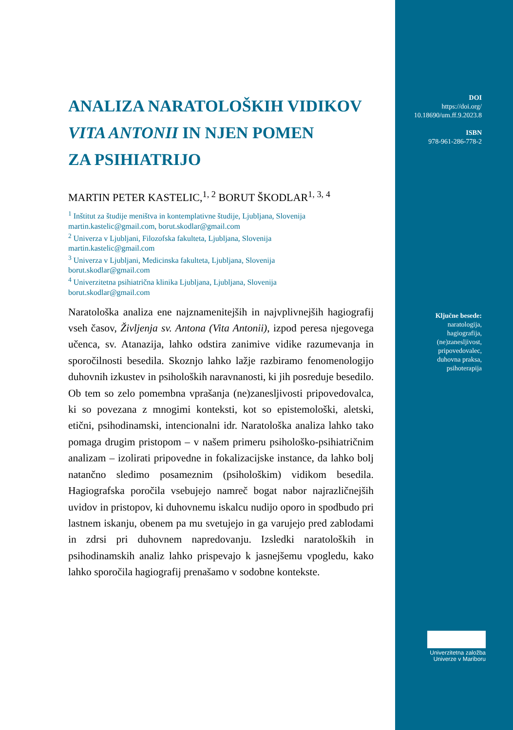ANALIZA NARATOLOŠKIH VIDIKOV
VITA ANTONII IN NJEN POMEN
ZA PSIHIATRIJO
MARTIN PETER KASTELIC,<sup>1, 2</sup> BORUT ŠKODLAR<sup>1, 3, 4</sup>
<sup>1</sup> Inštitut za študije meništva in kontemplativne študije, Ljubljana, Slovenija
martin.kastelic@gmail.com, borut.skodlar@gmail.com
<sup>2</sup> Univerza v Ljubljani, Filozofska fakulteta, Ljubljana, Slovenija
martin.kastelic@gmail.com
<sup>3</sup> Univerza v Ljubljani, Medicinska fakulteta, Ljubljana, Slovenija
borut.skodlar@gmail.com
<sup>4</sup> Univerzitetna psihiatrična klinika Ljubljana, Ljubljana, Slovenija
borut.skodlar@gmail.com
Naratološka analiza ene najznamenitejših in najvplivnejših hagiografij vseh časov, Življenja sv. Antona (Vita Antonii), izpod peresa njegovega učenca, sv. Atanazija, lahko odstira zanimive vidike razumevanja in sporočilnosti besedila. Skoznjo lahko lažje razbiramo fenomenologijo duhovnih izkustev in psiholoških naravnanosti, ki jih posreduje besedilo. Ob tem so zelo pomembna vprašanja (ne)zanesljivosti pripovedovalca, ki so povezana z mnogimi konteksti, kot so epistemološki, aletski, etični, psihodinamski, intencionalni idr. Naratološka analiza lahko tako pomaga drugim pristopom – v našem primeru psihološko-psihiatričnim analizam – izolirati pripovedne in fokalizacijske instance, da lahko bolj natančno sledimo posameznim (psihološkim) vidikom besedila. Hagiografska poročila vsebujejo namreč bogat nabor najrazličnejših uvidov in pristopov, ki duhovnemu iskalcu nudijo oporo in spodbudo pri lastnem iskanju, obenem pa mu svetujejo in ga varujejo pred zablodami in zdrsi pri duhovnem napredovanju. Izsledki naratoloških in psihodinamskih analiz lahko prispevajo k jasnejšemu vpogledu, kako lahko sporočila hagiografij prenašamo v sodobne kontekste.
DOI
https://doi.org/
10.18690/um.ff.9.2023.8
ISBN
978-961-286-778-2
Ključne besede:
naratologija,
hagiografija,
(ne)zanesljivost,
pripovedovalec,
duhovna praksa,
psihoterapija
Univerzitetna založba
Univerze v Mariboru